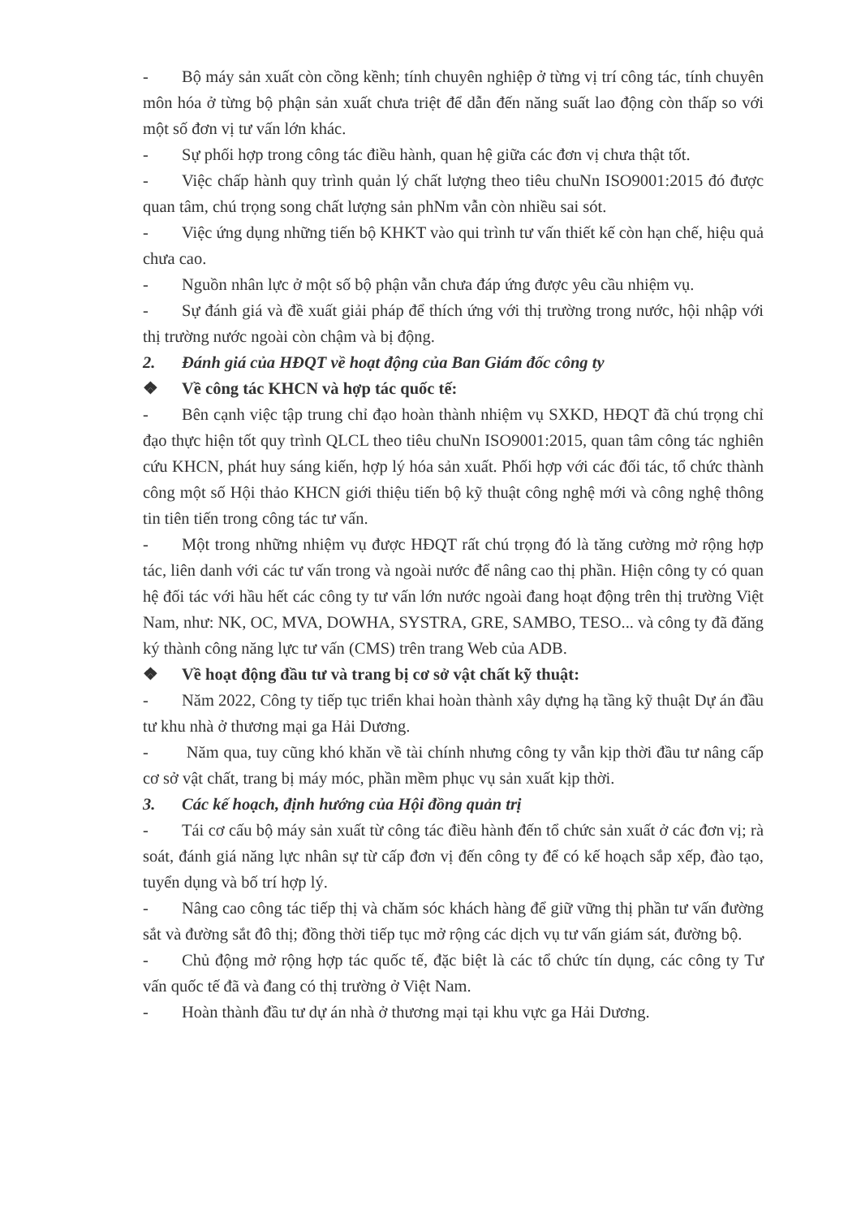- Bộ máy sản xuất còn cồng kềnh; tính chuyên nghiệp ở từng vị trí công tác, tính chuyên môn hóa ở từng bộ phận sản xuất chưa triệt để dẫn đến năng suất lao động còn thấp so với một số đơn vị tư vấn lớn khác.
- Sự phối hợp trong công tác điều hành, quan hệ giữa các đơn vị chưa thật tốt.
- Việc chấp hành quy trình quản lý chất lượng theo tiêu chuNn ISO9001:2015 đó được quan tâm, chú trọng song chất lượng sản phNm vẫn còn nhiều sai sót.
- Việc ứng dụng những tiến bộ KHKT vào qui trình tư vấn thiết kế còn hạn chế, hiệu quả chưa cao.
- Nguồn nhân lực ở một số bộ phận vẫn chưa đáp ứng được yêu cầu nhiệm vụ.
- Sự đánh giá và đề xuất giải pháp để thích ứng với thị trường trong nước, hội nhập với thị trường nước ngoài còn chậm và bị động.
2. Đánh giá của HĐQT về hoạt động của Ban Giám đốc công ty
❖ Về công tác KHCN và hợp tác quốc tế:
- Bên cạnh việc tập trung chỉ đạo hoàn thành nhiệm vụ SXKD, HĐQT đã chú trọng chỉ đạo thực hiện tốt quy trình QLCL theo tiêu chuNn ISO9001:2015, quan tâm công tác nghiên cứu KHCN, phát huy sáng kiến, hợp lý hóa sản xuất. Phối hợp với các đối tác, tổ chức thành công một số Hội thảo KHCN giới thiệu tiến bộ kỹ thuật công nghệ mới và công nghệ thông tin tiên tiến trong công tác tư vấn.
- Một trong những nhiệm vụ được HĐQT rất chú trọng đó là tăng cường mở rộng hợp tác, liên danh với các tư vấn trong và ngoài nước để nâng cao thị phần. Hiện công ty có quan hệ đối tác với hầu hết các công ty tư vấn lớn nước ngoài đang hoạt động trên thị trường Việt Nam, như: NK, OC, MVA, DOWHA, SYSTRA, GRE, SAMBO, TESO... và công ty đã đăng ký thành công năng lực tư vấn (CMS) trên trang Web của ADB.
❖ Về hoạt động đầu tư và trang bị cơ sở vật chất kỹ thuật:
- Năm 2022, Công ty tiếp tục triển khai hoàn thành xây dựng hạ tầng kỹ thuật Dự án đầu tư khu nhà ở thương mại ga Hải Dương.
- Năm qua, tuy cũng khó khăn về tài chính nhưng công ty vẫn kịp thời đầu tư nâng cấp cơ sở vật chất, trang bị máy móc, phần mềm phục vụ sản xuất kịp thời.
3. Các kế hoạch, định hướng của Hội đồng quản trị
- Tái cơ cấu bộ máy sản xuất từ công tác điều hành đến tổ chức sản xuất ở các đơn vị; rà soát, đánh giá năng lực nhân sự từ cấp đơn vị đến công ty để có kế hoạch sắp xếp, đào tạo, tuyển dụng và bố trí hợp lý.
- Nâng cao công tác tiếp thị và chăm sóc khách hàng để giữ vững thị phần tư vấn đường sắt và đường sắt đô thị; đồng thời tiếp tục mở rộng các dịch vụ tư vấn giám sát, đường bộ.
- Chủ động mở rộng hợp tác quốc tế, đặc biệt là các tổ chức tín dụng, các công ty Tư vấn quốc tế đã và đang có thị trường ở Việt Nam.
- Hoàn thành đầu tư dự án nhà ở thương mại tại khu vực ga Hải Dương.